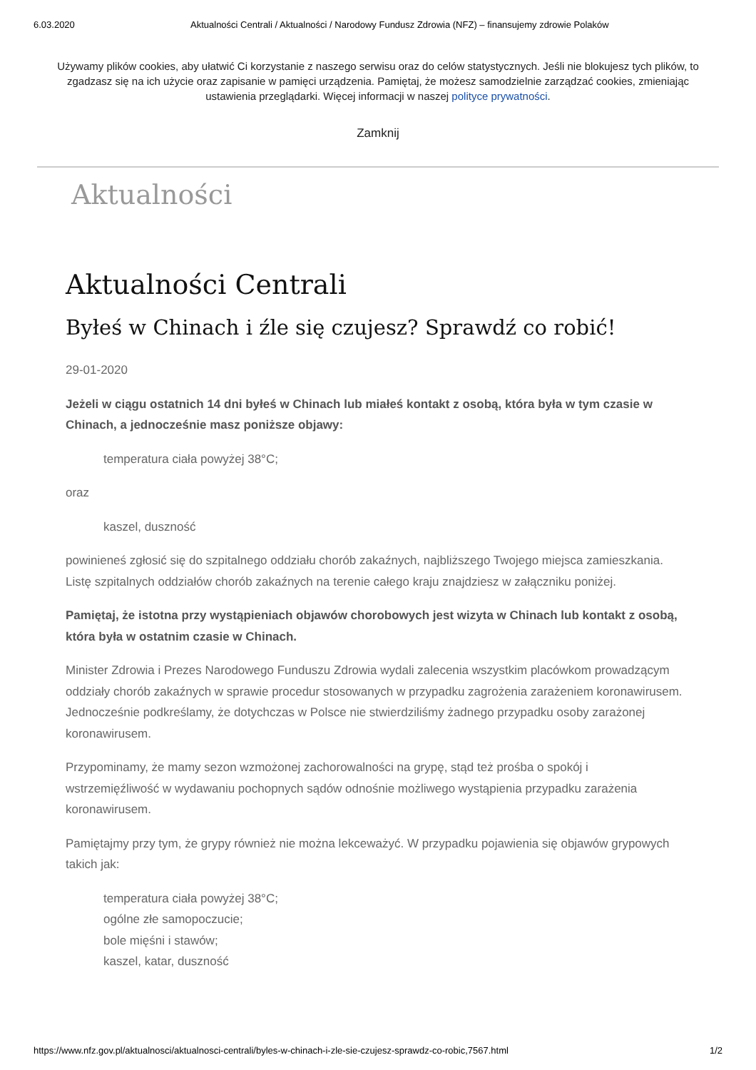6.03.2020 Aktualności Centrali / Aktualności / Narodowy Fundusz Zdrowia (NFZ) – finansujemy zdrowie Polaków
Używamy plików cookies, aby ułatwić Ci korzystanie z naszego serwisu oraz do celów statystycznych. Jeśli nie blokujesz tych plików, to zgadzasz się na ich użycie oraz zapisanie w pamięci urządzenia. Pamiętaj, że możesz samodzielnie zarządzać cookies, zmieniając ustawienia przeglądarki. Więcej informacji w naszej polityce prywatności.
Zamknij
Aktualności
Aktualności Centrali
Byłeś w Chinach i źle się czujesz? Sprawdź co robić!
29-01-2020
Jeżeli w ciągu ostatnich 14 dni byłeś w Chinach lub miałeś kontakt z osobą, która była w tym czasie w Chinach, a jednocześnie masz poniższe objawy:
temperatura ciała powyżej 38°C;
oraz
kaszel, duszność
powinieneś zgłosić się do szpitalnego oddziału chorób zakaźnych, najbliższego Twojego miejsca zamieszkania. Listę szpitalnych oddziałów chorób zakaźnych na terenie całego kraju znajdziesz w załączniku poniżej.
Pamiętaj, że istotna przy wystąpieniach objawów chorobowych jest wizyta w Chinach lub kontakt z osobą, która była w ostatnim czasie w Chinach.
Minister Zdrowia i Prezes Narodowego Funduszu Zdrowia wydali zalecenia wszystkim placówkom prowadzącym oddziały chorób zakaźnych w sprawie procedur stosowanych w przypadku zagrożenia zarażeniem koronawirusem. Jednocześnie podkreślamy, że dotychczas w Polsce nie stwierdziliśmy żadnego przypadku osoby zarażonej koronawirusem.
Przypominamy, że mamy sezon wzmożonej zachorowalności na grypę, stąd też prośba o spokój i wstrzemięźliwość w wydawaniu pochopnych sądów odnośnie możliwego wystąpienia przypadku zarażenia koronawirusem.
Pamiętajmy przy tym, że grypy również nie można lekceważyć. W przypadku pojawienia się objawów grypowych takich jak:
temperatura ciała powyżej 38°C;
ogólne złe samopoczucie;
bole mięśni i stawów;
kaszel, katar, duszność
https://www.nfz.gov.pl/aktualnosci/aktualnosci-centrali/byles-w-chinach-i-zle-sie-czujesz-sprawdz-co-robic,7567.html 1/2